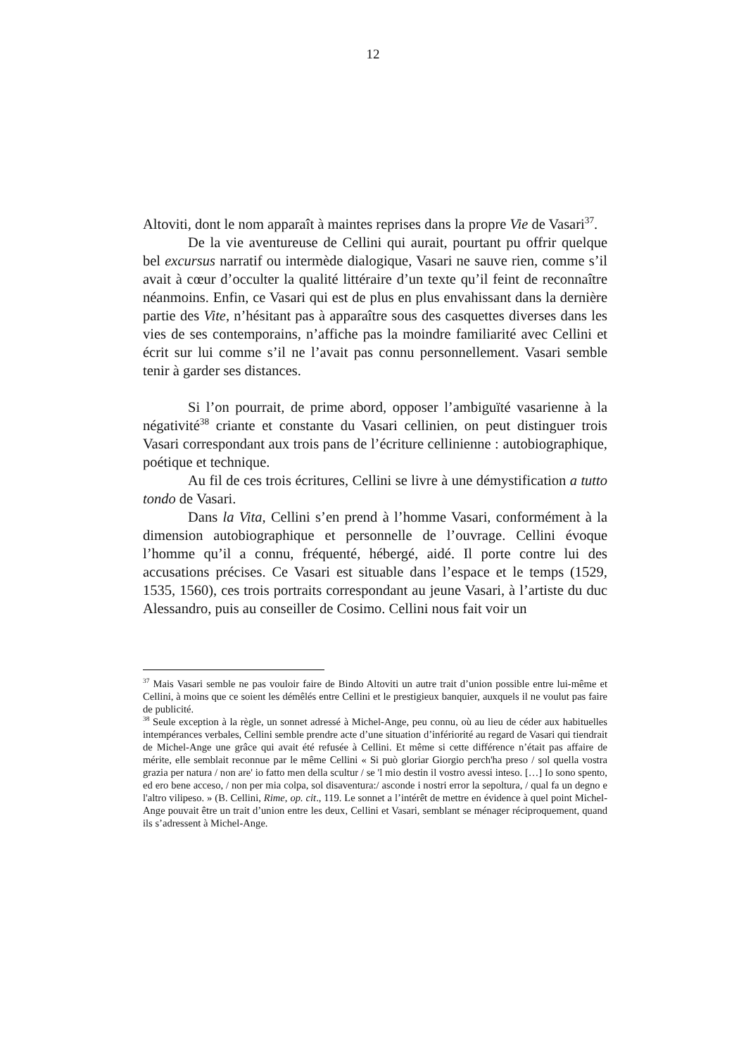12
Altoviti, dont le nom apparaît à maintes reprises dans la propre Vie de Vasari<sup>37</sup>.
De la vie aventureuse de Cellini qui aurait, pourtant pu offrir quelque bel excursus narratif ou intermède dialogique, Vasari ne sauve rien, comme s’il avait à cœur d’occulter la qualité littéraire d’un texte qu’il feint de reconnaître néanmoins. Enfin, ce Vasari qui est de plus en plus envahissant dans la dernière partie des Vite, n’hésitant pas à apparaître sous des casquettes diverses dans les vies de ses contemporains, n’affiche pas la moindre familiarité avec Cellini et écrit sur lui comme s’il ne l’avait pas connu personnellement. Vasari semble tenir à garder ses distances.
Si l’on pourrait, de prime abord, opposer l’ambiguïté vasarienne à la négativité<sup>38</sup> criante et constante du Vasari cellinien, on peut distinguer trois Vasari correspondant aux trois pans de l’écriture cellinienne : autobiographique, poétique et technique.
Au fil de ces trois écritures, Cellini se livre à une démystification a tutto tondo de Vasari.
Dans la Vita, Cellini s’en prend à l’homme Vasari, conformément à la dimension autobiographique et personnelle de l’ouvrage. Cellini évoque l’homme qu’il a connu, fréquenté, hébergé, aidé. Il porte contre lui des accusations précises. Ce Vasari est situable dans l’espace et le temps (1529, 1535, 1560), ces trois portraits correspondant au jeune Vasari, à l’artiste du duc Alessandro, puis au conseiller de Cosimo. Cellini nous fait voir un
<sup>37</sup> Mais Vasari semble ne pas vouloir faire de Bindo Altoviti un autre trait d’union possible entre lui-même et Cellini, à moins que ce soient les démêlés entre Cellini et le prestigieux banquier, auxquels il ne voulut pas faire de publicité.
<sup>38</sup> Seule exception à la règle, un sonnet adressé à Michel-Ange, peu connu, où au lieu de céder aux habituelles intempérances verbales, Cellini semble prendre acte d’une situation d’infériorité au regard de Vasari qui tiendrait de Michel-Ange une grâce qui avait été refusée à Cellini. Et même si cette différence n’était pas affaire de mérite, elle semblait reconnue par le même Cellini « Si può gloriar Giorgio perch'ha preso / sol quella vostra grazia per natura / non are' io fatto men della scultur / se 'l mio destin il vostro avessi inteso. […] Io sono spento, ed ero bene acceso, / non per mia colpa, sol disaventura:/ asconde i nostri error la sepoltura, / qual fa un degno e l'altro vilipeso. » (B. Cellini, Rime, op. cit., 119. Le sonnet a l’intérêt de mettre en évidence à quel point Michel-Ange pouvait être un trait d’union entre les deux, Cellini et Vasari, semblant se ménager réciproquement, quand ils s’adressent à Michel-Ange.